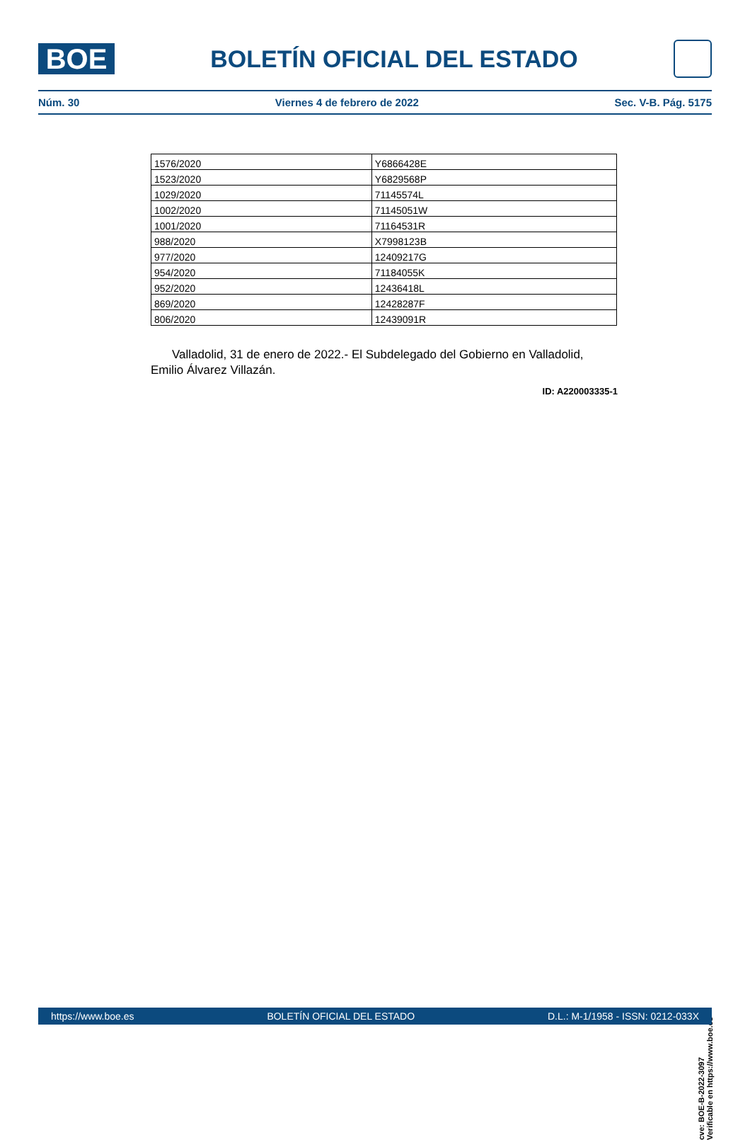BOE
BOLETÍN OFICIAL DEL ESTADO
Núm. 30 Viernes 4 de febrero de 2022 Sec. V-B. Pág. 5175
| 1576/2020 | Y6866428E |
| 1523/2020 | Y6829568P |
| 1029/2020 | 71145574L |
| 1002/2020 | 71145051W |
| 1001/2020 | 71164531R |
| 988/2020 | X7998123B |
| 977/2020 | 12409217G |
| 954/2020 | 71184055K |
| 952/2020 | 12436418L |
| 869/2020 | 12428287F |
| 806/2020 | 12439091R |
Valladolid, 31 de enero de 2022.- El Subdelegado del Gobierno en Valladolid, Emilio Álvarez Villazán.
ID: A220003335-1
cve: BOE-B-2022-3097
Verificable en https://www.boe.es
https://www.boe.es BOLETÍN OFICIAL DEL ESTADO D.L.: M-1/1958 - ISSN: 0212-033X